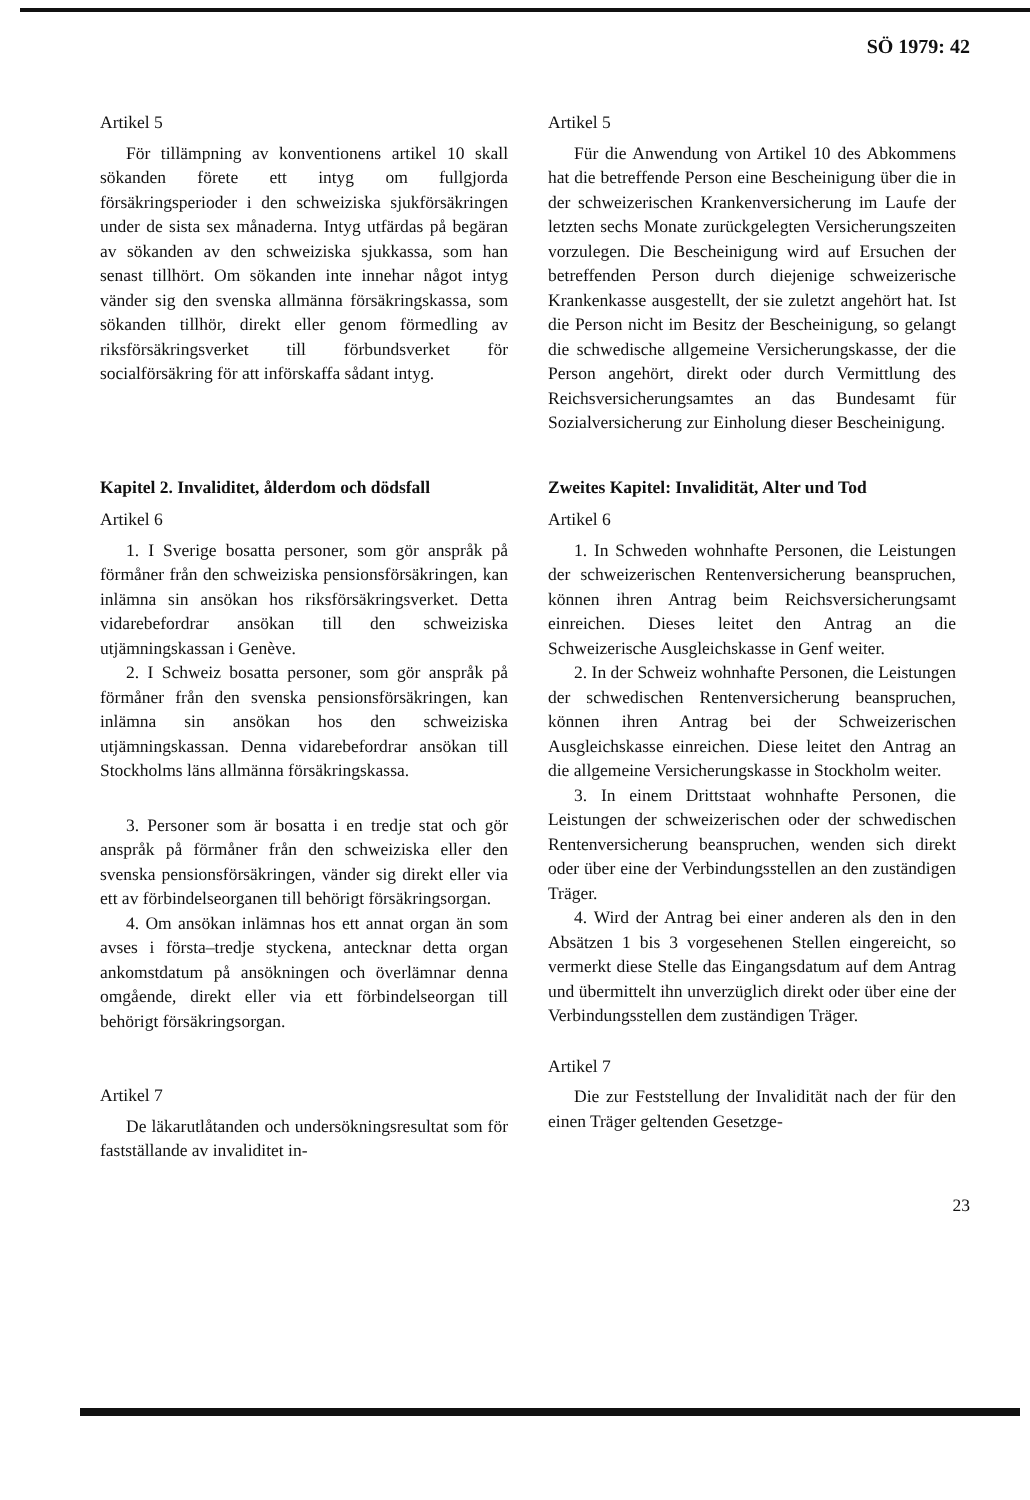SÖ 1979: 42
Artikel 5
För tillämpning av konventionens artikel 10 skall sökanden förete ett intyg om fullgjorda försäkringsperioder i den schweiziska sjukförsäkringen under de sista sex månaderna. Intyg utfärdas på begäran av sökanden av den schweiziska sjukkassa, som han senast tillhört. Om sökanden inte innehar något intyg vänder sig den svenska allmänna försäkringskassa, som sökanden tillhör, direkt eller genom förmedling av riksförsäkringsverket till förbundsverket för socialförsäkring för att införskaffa sådant intyg.
Artikel 5
Für die Anwendung von Artikel 10 des Abkommens hat die betreffende Person eine Bescheinigung über die in der schweizerischen Krankenversicherung im Laufe der letzten sechs Monate zurückgelegten Versicherungszeiten vorzulegen. Die Bescheinigung wird auf Ersuchen der betreffenden Person durch diejenige schweizerische Krankenkasse ausgestellt, der sie zuletzt angehört hat. Ist die Person nicht im Besitz der Bescheinigung, so gelangt die schwedische allgemeine Versicherungskasse, der die Person angehört, direkt oder durch Vermittlung des Reichsversicherungsamtes an das Bundesamt für Sozialversicherung zur Einholung dieser Bescheinigung.
Kapitel 2. Invaliditet, ålderdom och dödsfall
Artikel 6
1. I Sverige bosatta personer, som gör anspråk på förmåner från den schweiziska pensionsförsäkringen, kan inlämna sin ansökan hos riksförsäkringsverket. Detta vidarebefordrar ansökan till den schweiziska utjämningskassan i Genève.
2. I Schweiz bosatta personer, som gör anspråk på förmåner från den svenska pensionsförsäkringen, kan inlämna sin ansökan hos den schweiziska utjämningskassan. Denna vidarebefordrar ansökan till Stockholms läns allmänna försäkringskassa.
3. Personer som är bosatta i en tredje stat och gör anspråk på förmåner från den schweiziska eller den svenska pensionsförsäkringen, vänder sig direkt eller via ett av förbindelseorganen till behörigt försäkringsorgan.
4. Om ansökan inlämnas hos ett annat organ än som avses i första–tredje styckena, antecknar detta organ ankomstdatum på ansökningen och överlämnar denna omgående, direkt eller via ett förbindelseorgan till behörigt försäkringsorgan.
Artikel 7
De läkarutlåtanden och undersökningsresultat som för fastställande av invaliditet in-
Zweites Kapitel: Invalidität, Alter und Tod
Artikel 6
1. In Schweden wohnhafte Personen, die Leistungen der schweizerischen Rentenversicherung beanspruchen, können ihren Antrag beim Reichsversicherungsamt einreichen. Dieses leitet den Antrag an die Schweizerische Ausgleichskasse in Genf weiter.
2. In der Schweiz wohnhafte Personen, die Leistungen der schwedischen Rentenversicherung beanspruchen, können ihren Antrag bei der Schweizerischen Ausgleichskasse einreichen. Diese leitet den Antrag an die allgemeine Versicherungskasse in Stockholm weiter.
3. In einem Drittstaat wohnhafte Personen, die Leistungen der schweizerischen oder der schwedischen Rentenversicherung beanspruchen, wenden sich direkt oder über eine der Verbindungsstellen an den zuständigen Träger.
4. Wird der Antrag bei einer anderen als den in den Absätzen 1 bis 3 vorgesehenen Stellen eingereicht, so vermerkt diese Stelle das Eingangsdatum auf dem Antrag und übermittelt ihn unverzüglich direkt oder über eine der Verbindungsstellen dem zuständigen Träger.
Artikel 7
Die zur Feststellung der Invalidität nach der für den einen Träger geltenden Gesetzge-
23